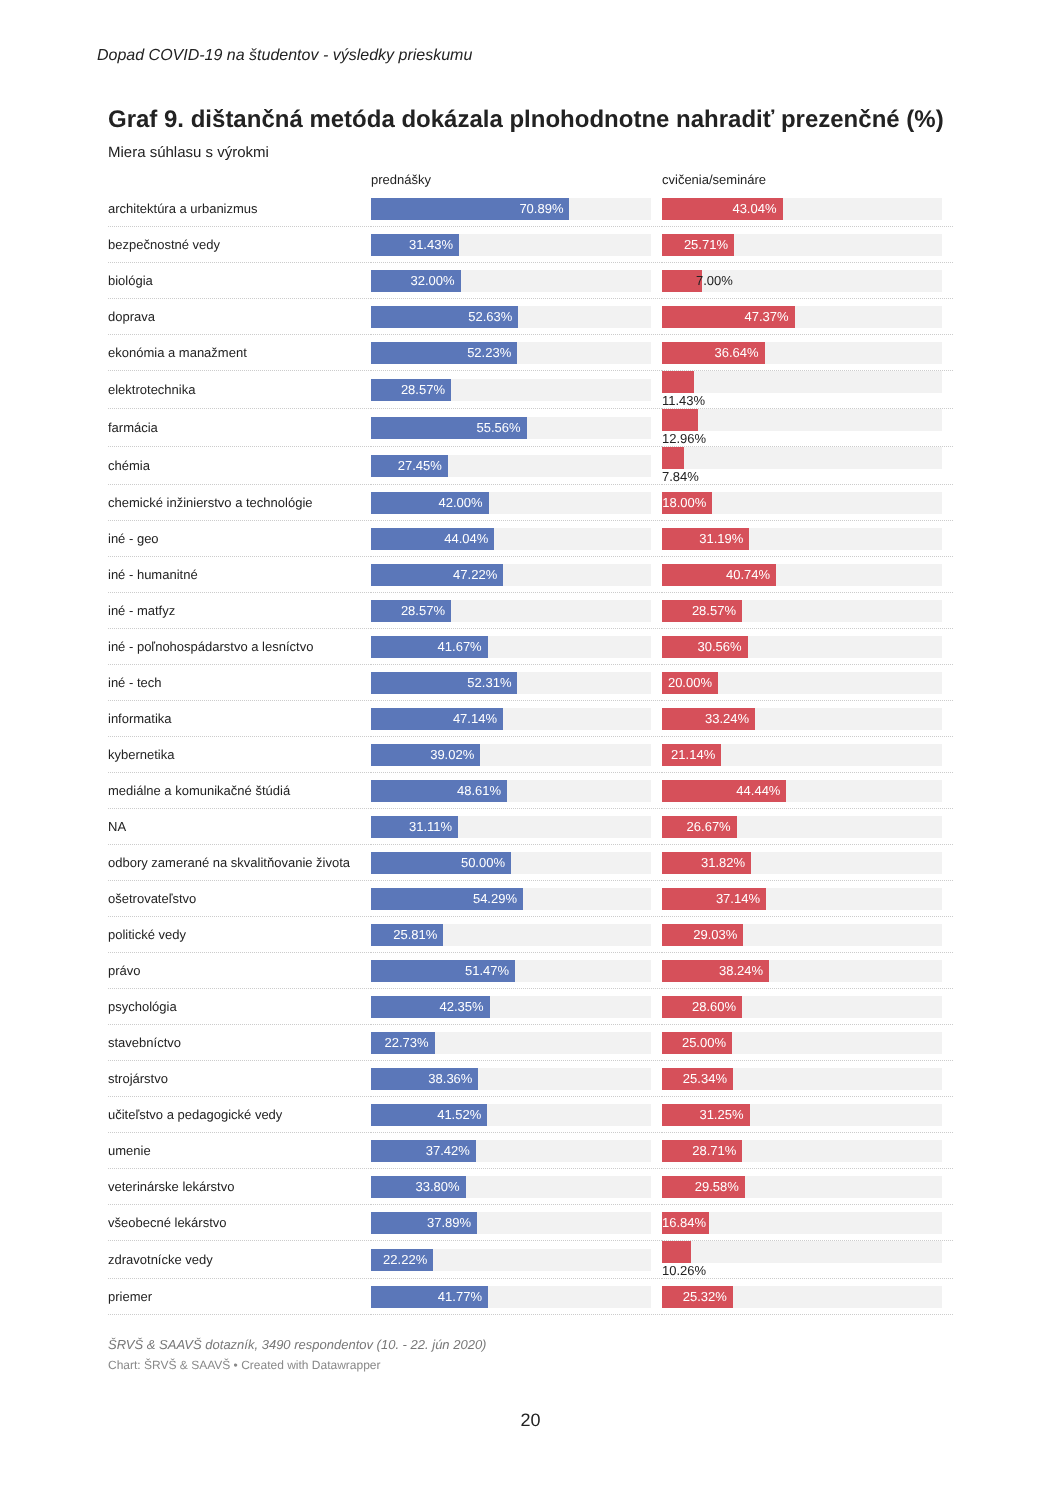Dopad COVID-19 na študentov - výsledky prieskumu
Graf 9. dištančná metóda dokázala plnohodnotne nahradiť prezenčné (%)
Miera súhlasu s výrokmi
| | prednášky | cvičenia/semináre |
| --- | --- | --- |
| architektúra a urbanizmus | 70.89% | 43.04% |
| bezpečnostné vedy | 31.43% | 25.71% |
| biológia | 32.00% | 7.00% |
| doprava | 52.63% | 47.37% |
| ekonómia a manažment | 52.23% | 36.64% |
| elektrotechnika | 28.57% | 11.43% |
| farmácia | 55.56% | 12.96% |
| chémia | 27.45% | 7.84% |
| chemické inžinierstvo a technológie | 42.00% | 18.00% |
| iné - geo | 44.04% | 31.19% |
| iné - humanitné | 47.22% | 40.74% |
| iné - matfyz | 28.57% | 28.57% |
| iné - poľnohospádarstvo a lesníctvo | 41.67% | 30.56% |
| iné - tech | 52.31% | 20.00% |
| informatika | 47.14% | 33.24% |
| kybernetika | 39.02% | 21.14% |
| mediálne a komunikačné štúdiá | 48.61% | 44.44% |
| NA | 31.11% | 26.67% |
| odbory zamerané na skvalitňovanie života | 50.00% | 31.82% |
| ošetrovateľstvo | 54.29% | 37.14% |
| politické vedy | 25.81% | 29.03% |
| právo | 51.47% | 38.24% |
| psychológia | 42.35% | 28.60% |
| stavebníctvo | 22.73% | 25.00% |
| strojárstvo | 38.36% | 25.34% |
| učiteľstvo a pedagogické vedy | 41.52% | 31.25% |
| umenie | 37.42% | 28.71% |
| veterinárske lekárstvo | 33.80% | 29.58% |
| všeobecné lekárstvo | 37.89% | 16.84% |
| zdravotnícke vedy | 22.22% | 10.26% |
| priemer | 41.77% | 25.32% |
ŠRVŠ & SAAVŠ dotazník, 3490 respondentov (10. - 22. jún 2020)
Chart: ŠRVŠ & SAAVŠ • Created with Datawrapper
20